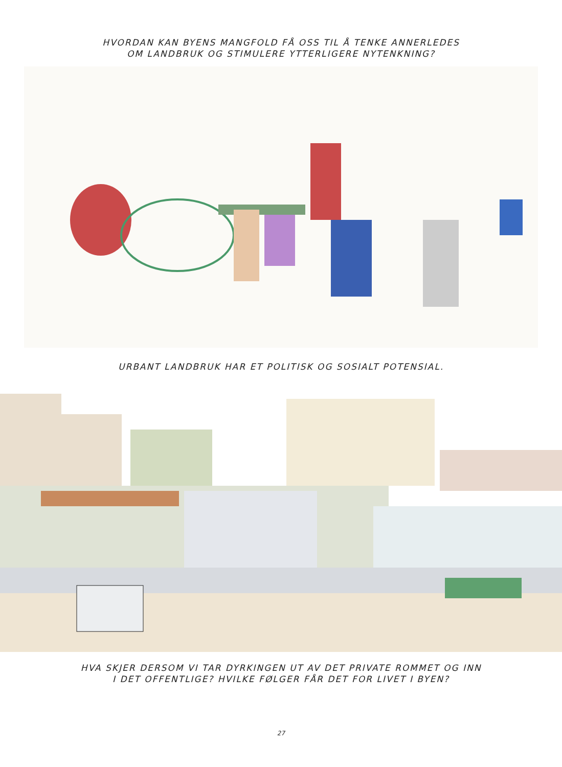HVORDAN KAN BYENS MANGFOLD FÅ OSS TIL Å TENKE ANNERLEDES
OM LANDBRUK OG STIMULERE YTTERLIGERE NYTENKNING?
URBANT LANDBRUK HAR ET POLITISK OG SOSIALT POTENSIAL.
HVA SKJER DERSOM VI TAR DYRKINGEN UT AV DET PRIVATE ROMMET OG INN
I DET OFFENTLIGE? HVILKE FØLGER FÅR DET FOR LIVET I BYEN?
27